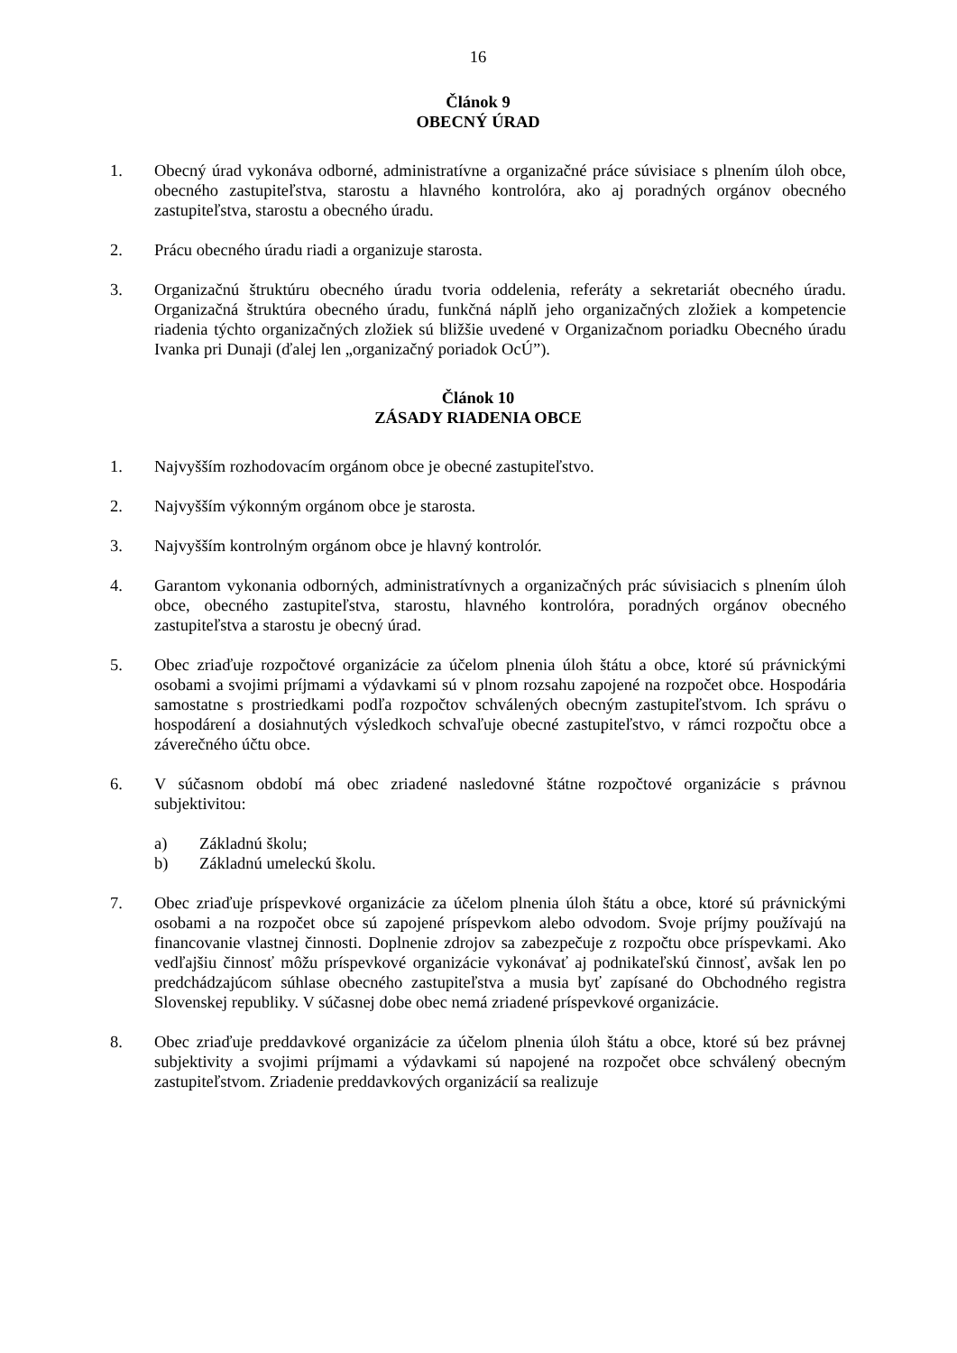16
Článok 9
OBECNÝ ÚRAD
1. Obecný úrad vykonáva odborné, administratívne a organizačné práce súvisiace s plnením úloh obce, obecného zastupiteľstva, starostu a hlavného kontrolóra, ako aj poradných orgánov obecného zastupiteľstva, starostu a obecného úradu.
2. Prácu obecného úradu riadi a organizuje starosta.
3. Organizačnú štruktúru obecného úradu tvoria oddelenia, referáty a sekretariát obecného úradu. Organizačná štruktúra obecného úradu, funkčná náplň jeho organizačných zložiek a kompetencie riadenia týchto organizačných zložiek sú bližšie uvedené v Organizačnom poriadku Obecného úradu Ivanka pri Dunaji (ďalej len „organizačný poriadok OcÚ”).
Článok 10
ZÁSADY RIADENIA OBCE
1. Najvyšším rozhodovacím orgánom obce je obecné zastupiteľstvo.
2. Najvyšším výkonným orgánom obce je starosta.
3. Najvyšším kontrolným orgánom obce je hlavný kontrolór.
4. Garantom vykonania odborných, administratívnych a organizačných prác súvisiacich s plnením úloh obce, obecného zastupiteľstva, starostu, hlavného kontrolóra, poradných orgánov obecného zastupiteľstva a starostu je obecný úrad.
5. Obec zriaďuje rozpočtové organizácie za účelom plnenia úloh štátu a obce, ktoré sú právnickými osobami a svojimi príjmami a výdavkami sú v plnom rozsahu zapojené na rozpočet obce. Hospodária samostatne s prostriedkami podľa rozpočtov schválených obecným zastupiteľstvom. Ich správu o hospodárení a dosiahnutých výsledkoch schvaľuje obecné zastupiteľstvo, v rámci rozpočtu obce a záverečného účtu obce.
6. V súčasnom období má obec zriadené nasledovné štátne rozpočtové organizácie s právnou subjektivitou:
a) Základnú školu;
b) Základnú umeleckú školu.
7. Obec zriaďuje príspevkové organizácie za účelom plnenia úloh štátu a obce, ktoré sú právnickými osobami a na rozpočet obce sú zapojené príspevkom alebo odvodom. Svoje príjmy používajú na financovanie vlastnej činnosti. Doplnenie zdrojov sa zabezpečuje z rozpočtu obce príspevkami. Ako vedľajšiu činnosť môžu príspevkové organizácie vykonávať aj podnikateľskú činnosť, avšak len po predchádzajúcom súhlase obecného zastupiteľstva a musia byť zapísané do Obchodného registra Slovenskej republiky. V súčasnej dobe obec nemá zriadené príspevkové organizácie.
8. Obec zriaďuje preddavkové organizácie za účelom plnenia úloh štátu a obce, ktoré sú bez právnej subjektivity a svojimi príjmami a výdavkami sú napojené na rozpočet obce schválený obecným zastupiteľstvom. Zriadenie preddavkových organizácií sa realizuje